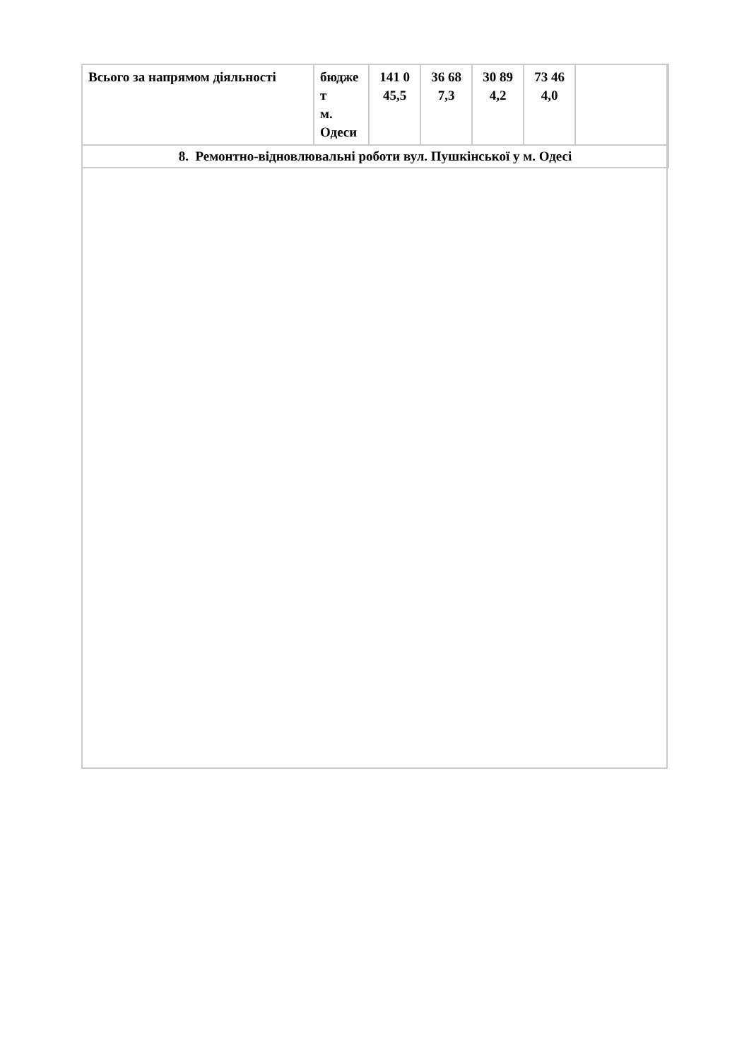| Всього за напрямом діяльності | бюдже т м. Одеси | 141 0 45,5 | 36 68 7,3 | 30 89 4,2 | 73 46 4,0 | |
| 8. Ремонтно-відновлювальні роботи вул. Пушкінської у м. Одесі | | | | | | |